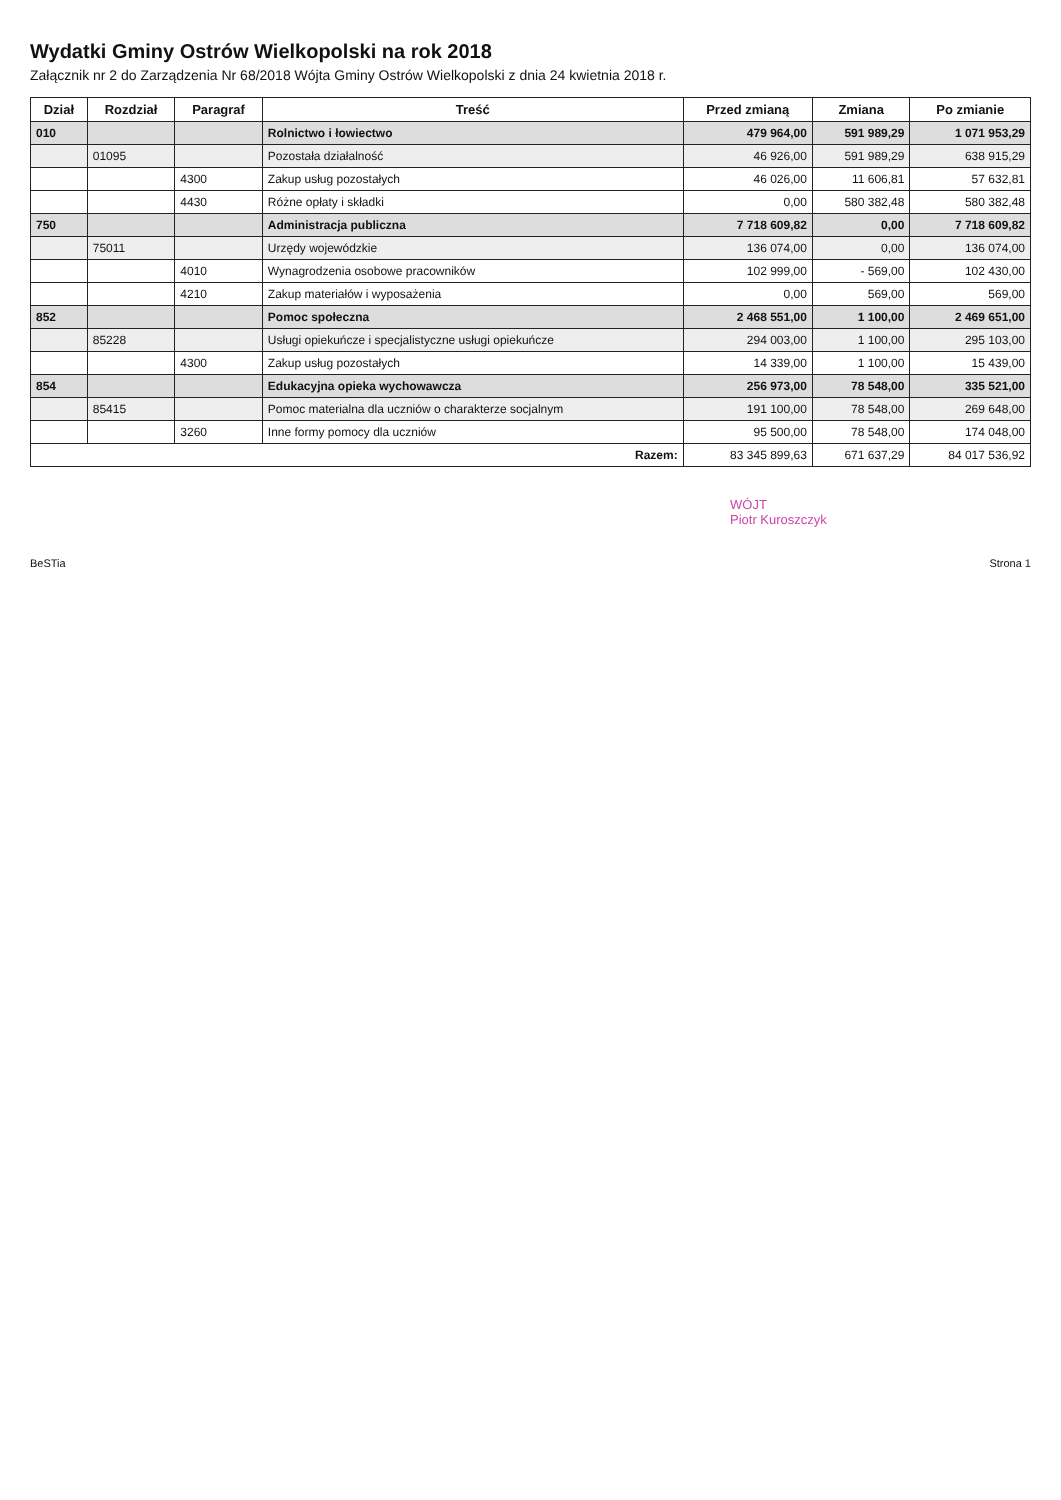Wydatki Gminy Ostrów Wielkopolski na rok 2018
Załącznik nr 2 do Zarządzenia Nr 68/2018 Wójta Gminy Ostrów Wielkopolski z dnia 24 kwietnia 2018 r.
| Dział | Rozdział | Paragraf | Treść | Przed zmianą | Zmiana | Po zmianie |
| --- | --- | --- | --- | --- | --- | --- |
| 010 | | | Rolnictwo i łowiectwo | 479 964,00 | 591 989,29 | 1 071 953,29 |
| | 01095 | | Pozostała działalność | 46 926,00 | 591 989,29 | 638 915,29 |
| | | 4300 | Zakup usług pozostałych | 46 026,00 | 11 606,81 | 57 632,81 |
| | | 4430 | Różne opłaty i składki | 0,00 | 580 382,48 | 580 382,48 |
| 750 | | | Administracja publiczna | 7 718 609,82 | 0,00 | 7 718 609,82 |
| | 75011 | | Urzędy wojewódzkie | 136 074,00 | 0,00 | 136 074,00 |
| | | 4010 | Wynagrodzenia osobowe pracowników | 102 999,00 | - 569,00 | 102 430,00 |
| | | 4210 | Zakup materiałów i wyposażenia | 0,00 | 569,00 | 569,00 |
| 852 | | | Pomoc społeczna | 2 468 551,00 | 1 100,00 | 2 469 651,00 |
| | 85228 | | Usługi opiekuńcze i specjalistyczne usługi opiekuńcze | 294 003,00 | 1 100,00 | 295 103,00 |
| | | 4300 | Zakup usług pozostałych | 14 339,00 | 1 100,00 | 15 439,00 |
| 854 | | | Edukacyjna opieka wychowawcza | 256 973,00 | 78 548,00 | 335 521,00 |
| | 85415 | | Pomoc materialna dla uczniów o charakterze socjalnym | 191 100,00 | 78 548,00 | 269 648,00 |
| | | 3260 | Inne formy pomocy dla uczniów | 95 500,00 | 78 548,00 | 174 048,00 |
| Razem: | | | | 83 345 899,63 | 671 637,29 | 84 017 536,92 |
WÓJT
Piotr Kuroszczyk
BeSTia Strona 1